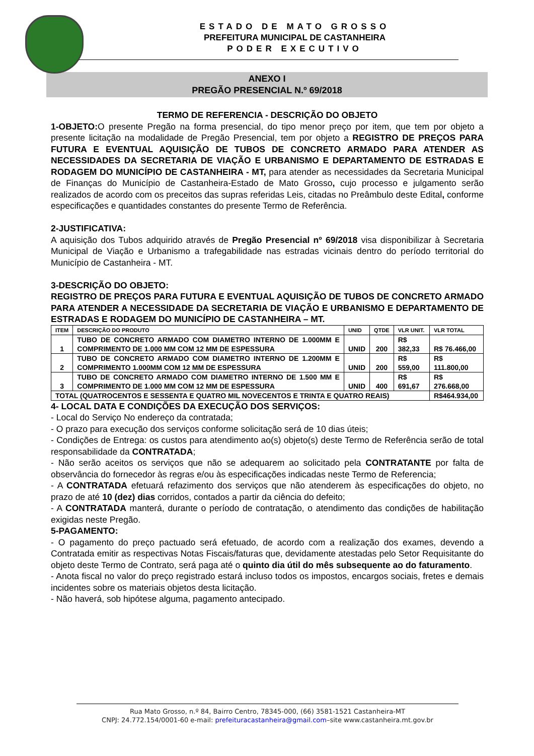ESTADO DE MATO GROSSO
PREFEITURA MUNICIPAL DE CASTANHEIRA
PODER EXECUTIVO
ANEXO I
PREGÃO PRESENCIAL N.º 69/2018
TERMO DE REFERENCIA - DESCRIÇÃO DO OBJETO
1-OBJETO: O presente Pregão na forma presencial, do tipo menor preço por item, que tem por objeto a presente licitação na modalidade de Pregão Presencial, tem por objeto a REGISTRO DE PREÇOS PARA FUTURA E EVENTUAL AQUISIÇÃO DE TUBOS DE CONCRETO ARMADO PARA ATENDER AS NECESSIDADES DA SECRETARIA DE VIAÇÃO E URBANISMO E DEPARTAMENTO DE ESTRADAS E RODAGEM DO MUNICÍPIO DE CASTANHEIRA - MT, para atender as necessidades da Secretaria Municipal de Finanças do Município de Castanheira-Estado de Mato Grosso, cujo processo e julgamento serão realizados de acordo com os preceitos das supras referidas Leis, citadas no Preâmbulo deste Edital, conforme especificações e quantidades constantes do presente Termo de Referência.
2-JUSTIFICATIVA:
A aquisição dos Tubos adquirido através de Pregão Presencial nº 69/2018 visa disponibilizar à Secretaria Municipal de Viação e Urbanismo a trafegabilidade nas estradas vicinais dentro do período territorial do Município de Castanheira - MT.
3-DESCRIÇÃO DO OBJETO:
REGISTRO DE PREÇOS PARA FUTURA E EVENTUAL AQUISIÇÃO DE TUBOS DE CONCRETO ARMADO PARA ATENDER A NECESSIDADE DA SECRETARIA DE VIAÇÃO E URBANISMO E DEPARTAMENTO DE ESTRADAS E RODAGEM DO MUNICÍPIO DE CASTANHEIRA – MT.
| ITEM | DESCRIÇÃO DO PRODUTO | UNID | QTDE | VLR UNIT. | VLR TOTAL |
| --- | --- | --- | --- | --- | --- |
| 1 | TUBO DE CONCRETO ARMADO COM DIAMETRO INTERNO DE 1.000MM E COMPRIMENTO DE 1.000 MM COM 12 MM DE ESPESSURA | UNID | 200 | R$ 382,33 | R$ 76.466,00 |
| 2 | TUBO DE CONCRETO ARMADO COM DIAMETRO INTERNO DE 1.200MM E COMPRIMENTO 1.000MM COM 12 MM DE ESPESSURA | UNID | 200 | R$ 559,00 | R$ 111.800,00 |
| 3 | TUBO DE CONCRETO ARMADO COM DIAMETRO INTERNO DE 1.500 MM E COMPRIMENTO DE 1.000 MM COM 12 MM DE ESPESSURA | UNID | 400 | R$ 691,67 | R$ 276.668,00 |
| TOTAL (QUATROCENTOS E SESSENTA E QUATRO MIL NOVECENTOS E TRINTA E QUATRO REAIS) | | | | | R$464.934,00 |
4- LOCAL DATA E CONDIÇÕES DA EXECUÇÃO DOS SERVIÇOS:
- Local do Serviço No endereço da contratada;
- O prazo para execução dos serviços conforme solicitação será de 10 dias úteis;
- Condições de Entrega: os custos para atendimento ao(s) objeto(s) deste Termo de Referência serão de total responsabilidade da CONTRATADA;
- Não serão aceitos os serviços que não se adequarem ao solicitado pela CONTRATANTE por falta de observância do fornecedor às regras e/ou às especificações indicadas neste Termo de Referencia;
- A CONTRATADA efetuará refazimento dos serviços que não atenderem às especificações do objeto, no prazo de até 10 (dez) dias corridos, contados a partir da ciência do defeito;
- A CONTRATADA manterá, durante o período de contratação, o atendimento das condições de habilitação exigidas neste Pregão.
5-PAGAMENTO:
- O pagamento do preço pactuado será efetuado, de acordo com a realização dos exames, devendo a Contratada emitir as respectivas Notas Fiscais/faturas que, devidamente atestadas pelo Setor Requisitante do objeto deste Termo de Contrato, será paga até o quinto dia útil do mês subsequente ao do faturamento.
- Anota fiscal no valor do preço registrado estará incluso todos os impostos, encargos sociais, fretes e demais incidentes sobre os materiais objetos desta licitação.
- Não haverá, sob hipótese alguma, pagamento antecipado.
Rua Mato Grosso, n.º 84, Bairro Centro, 78345-000, (66) 3581-1521 Castanheira-MT
CNPJ: 24.772.154/0001-60 e-mail: prefeituracastanheira@gmail.com–site www.castanheira.mt.gov.br